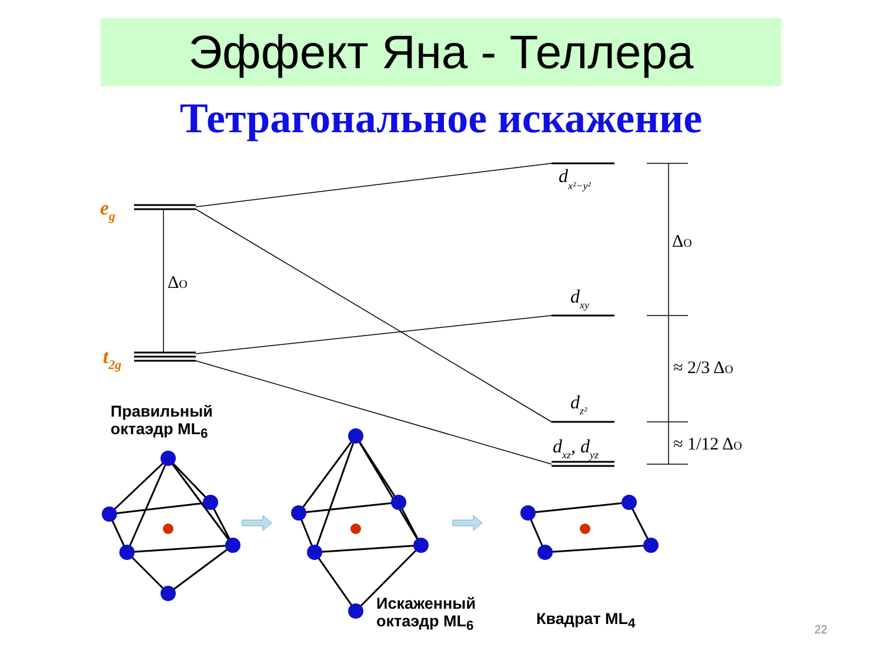Эффект Яна - Теллера
Тетрагональное искажение
eg
t2g
dx²−y²
dxy
dz²
dxz, dyz
ΔO
ΔO
≈ 2/3 ΔO
≈ 1/12 ΔO
Правильный
октаэдр ML<sub>6</sub>
Искаженный
октаэдр ML<sub>6</sub>
Квадрат ML<sub>4</sub>
22